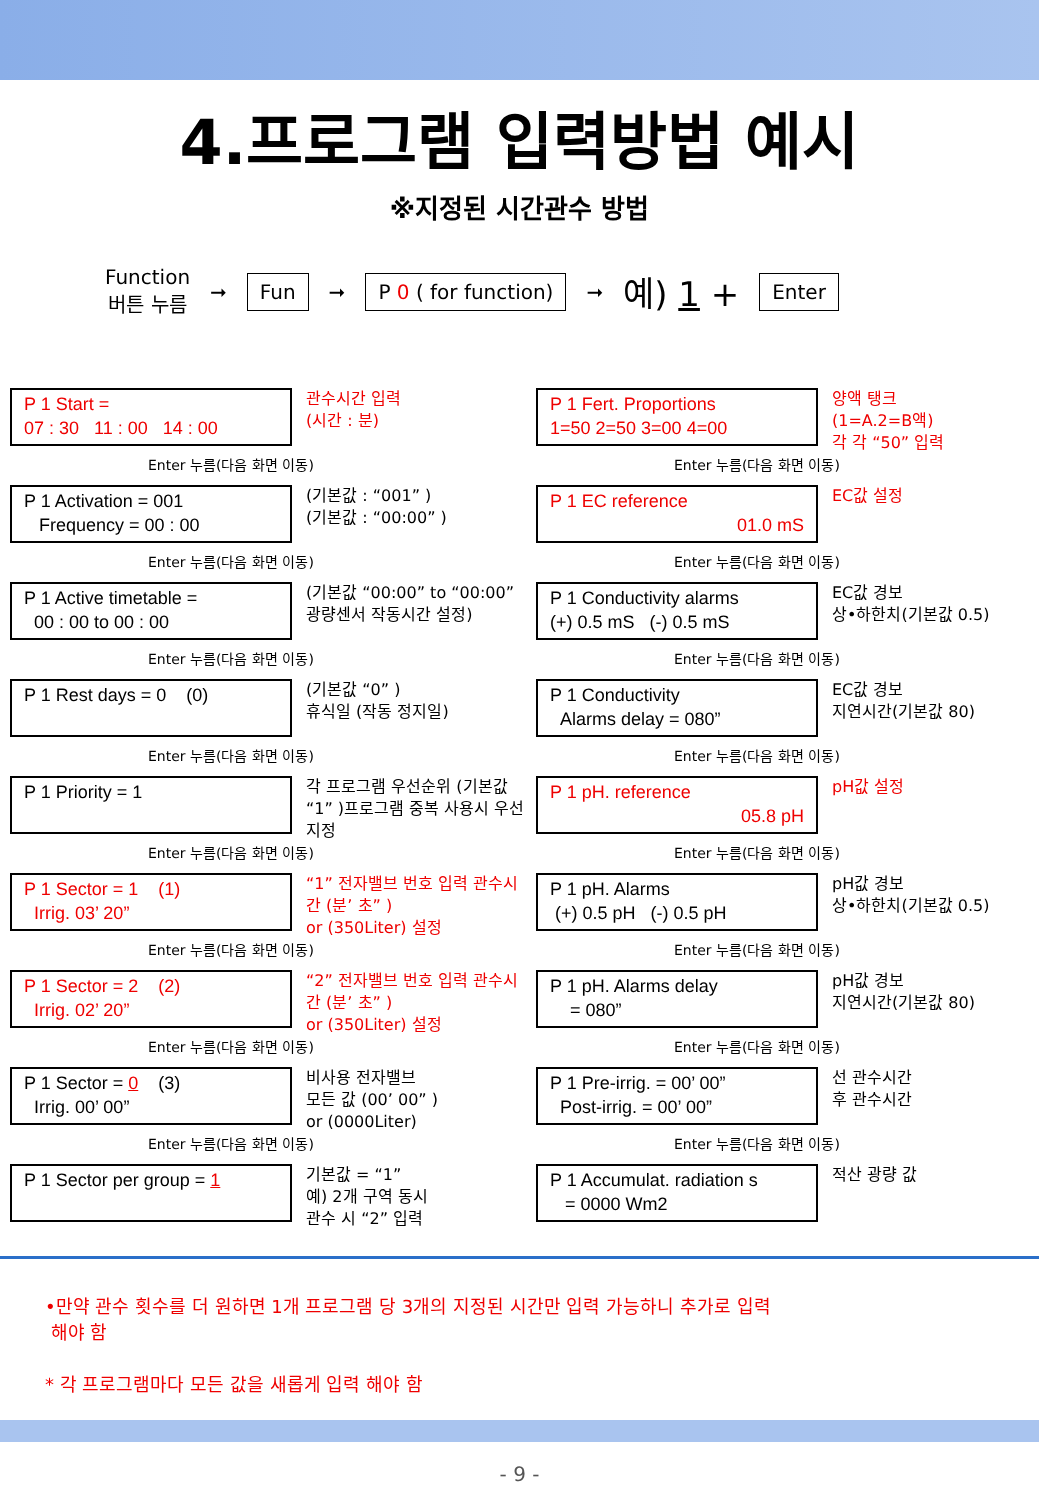4.프로그램 입력방법 예시
※지정된 시간관수 방법
Function
버튼 누름
➞ Fun ➞ P 0 ( for function) ➞ 예) 1 + Enter
P 1 Start =
07 : 30 11 : 00 14 : 00
관수시간 입력
(시간 : 분)
Enter 누름(다음 화면 이동)
P 1 Activation = 001
Frequency = 00 : 00
(기본값 : “001” )
(기본값 : “00:00” )
Enter 누름(다음 화면 이동)
P 1 Active timetable =
00 : 00 to 00 : 00
(기본값 “00:00” to “00:00” 광량센서 작동시간 설정)
Enter 누름(다음 화면 이동)
P 1 Rest days = 0 (0)
(기본값 “0” )
휴식일 (작동 정지일)
Enter 누름(다음 화면 이동)
P 1 Priority = 1
각 프로그램 우선순위 (기본값 “1” )프로그램 중복 사용시 우선지정
Enter 누름(다음 화면 이동)
P 1 Sector = 1 (1)
Irrig. 03’ 20”
“1” 전자밸브 번호 입력 관수시간 (분’ 초” )
or (350Liter) 설정
Enter 누름(다음 화면 이동)
P 1 Sector = 2 (2)
Irrig. 02’ 20”
“2” 전자밸브 번호 입력 관수시간 (분’ 초” )
or (350Liter) 설정
Enter 누름(다음 화면 이동)
P 1 Sector = 0 (3)
Irrig. 00’ 00”
비사용 전자밸브
모든 값 (00’ 00” )
or (0000Liter)
Enter 누름(다음 화면 이동)
P 1 Sector per group = 1
기본값 = “1”
예) 2개 구역 동시
관수 시 “2” 입력
P 1 Fert. Proportions
1=50 2=50 3=00 4=00
양액 탱크
(1=A.2=B액)
각 각 “50” 입력
Enter 누름(다음 화면 이동)
P 1 EC reference
01.0 mS
EC값 설정
Enter 누름(다음 화면 이동)
P 1 Conductivity alarms
(+) 0.5 mS (-) 0.5 mS
EC값 경보
상•하한치(기본값 0.5)
Enter 누름(다음 화면 이동)
P 1 Conductivity
Alarms delay = 080”
EC값 경보
지연시간(기본값 80)
Enter 누름(다음 화면 이동)
P 1 pH. reference
05.8 pH
pH값 설정
Enter 누름(다음 화면 이동)
P 1 pH. Alarms
(+) 0.5 pH (-) 0.5 pH
pH값 경보
상•하한치(기본값 0.5)
Enter 누름(다음 화면 이동)
P 1 pH. Alarms delay
= 080”
pH값 경보
지연시간(기본값 80)
Enter 누름(다음 화면 이동)
P 1 Pre-irrig. = 00’ 00”
Post-irrig. = 00’ 00”
선 관수시간
후 관수시간
Enter 누름(다음 화면 이동)
P 1 Accumulat. radiation s
= 0000 Wm2
적산 광량 값
•만약 관수 횟수를 더 원하면 1개 프로그램 당 3개의 지정된 시간만 입력 가능하니 추가로 입력
해야 함
* 각 프로그램마다 모든 값을 새롭게 입력 해야 함
- 9 -